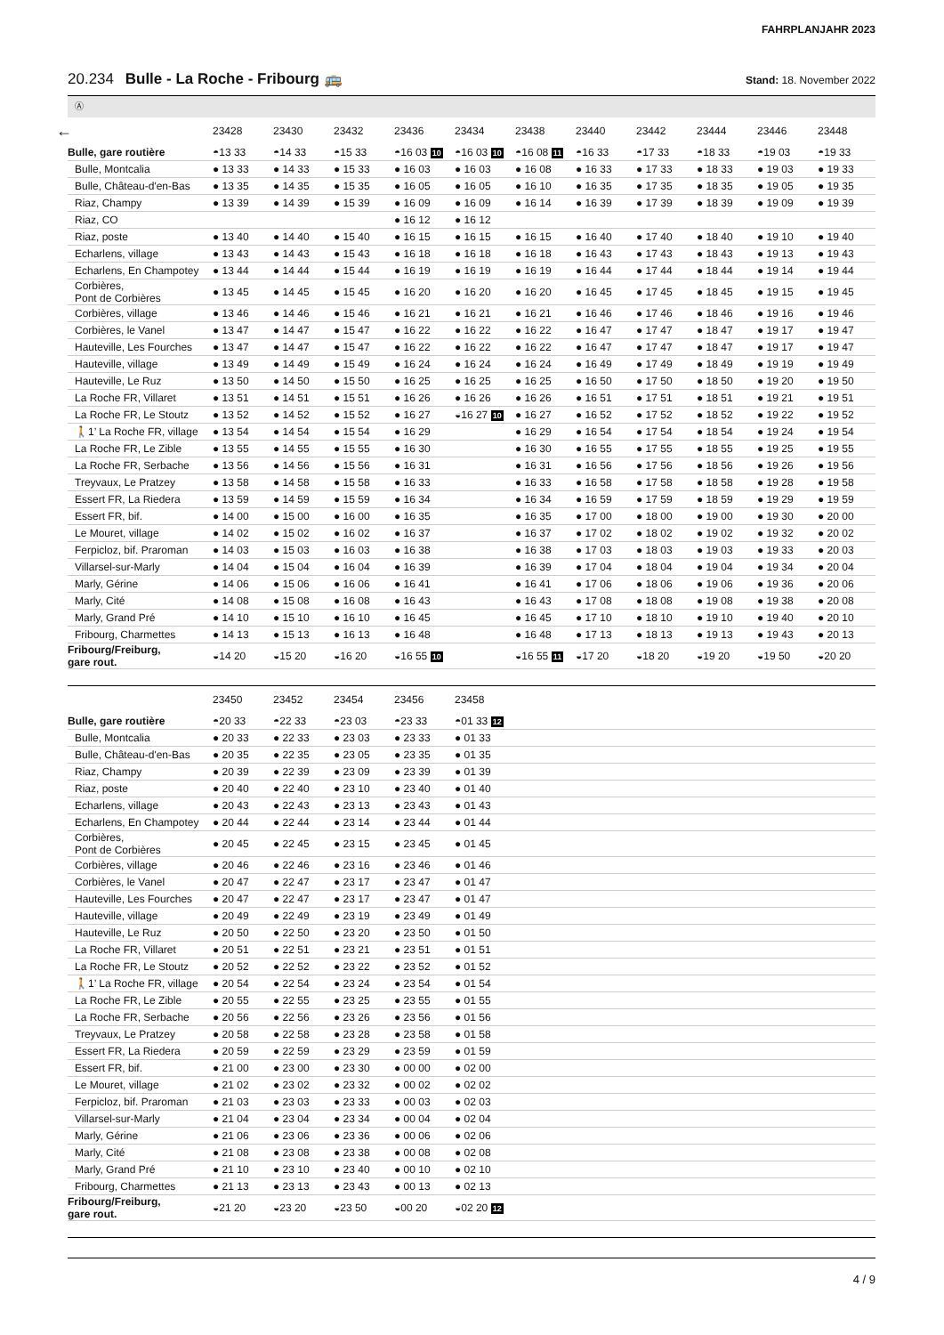FAHRPLANJAHR 2023
20.234 Bulle - La Roche - Fribourg 🚌
Stand: 18. November 2022
Ⓐ
| ← | 23428 | 23430 | 23432 | 23436 | 23434 | 23438 | 23440 | 23442 | 23444 | 23446 | 23448 |
| --- | --- | --- | --- | --- | --- | --- | --- | --- | --- | --- | --- |
| Bulle, gare routière | ◓13 33 | ◓14 33 | ◓15 33 | ◓16 03 10 | ◓16 03 10 | ◓16 08 11 | ◓16 33 | ◓17 33 | ◓18 33 | ◓19 03 | ◓19 33 |
| Bulle, Montcalia | ● 13 33 | ● 14 33 | ● 15 33 | ● 16 03 | ● 16 03 | ● 16 08 | ● 16 33 | ● 17 33 | ● 18 33 | ● 19 03 | ● 19 33 |
| Bulle, Château-d'en-Bas | ● 13 35 | ● 14 35 | ● 15 35 | ● 16 05 | ● 16 05 | ● 16 10 | ● 16 35 | ● 17 35 | ● 18 35 | ● 19 05 | ● 19 35 |
| Riaz, Champy | ● 13 39 | ● 14 39 | ● 15 39 | ● 16 09 | ● 16 09 | ● 16 14 | ● 16 39 | ● 17 39 | ● 18 39 | ● 19 09 | ● 19 39 |
| Riaz, CO | | | | ● 16 12 | ● 16 12 | | | | | | |
| Riaz, poste | ● 13 40 | ● 14 40 | ● 15 40 | ● 16 15 | ● 16 15 | ● 16 15 | ● 16 40 | ● 17 40 | ● 18 40 | ● 19 10 | ● 19 40 |
| Echarlens, village | ● 13 43 | ● 14 43 | ● 15 43 | ● 16 18 | ● 16 18 | ● 16 18 | ● 16 43 | ● 17 43 | ● 18 43 | ● 19 13 | ● 19 43 |
| Echarlens, En Champotey | ● 13 44 | ● 14 44 | ● 15 44 | ● 16 19 | ● 16 19 | ● 16 19 | ● 16 44 | ● 17 44 | ● 18 44 | ● 19 14 | ● 19 44 |
| Corbières, Pont de Corbières | ● 13 45 | ● 14 45 | ● 15 45 | ● 16 20 | ● 16 20 | ● 16 20 | ● 16 45 | ● 17 45 | ● 18 45 | ● 19 15 | ● 19 45 |
| Corbières, village | ● 13 46 | ● 14 46 | ● 15 46 | ● 16 21 | ● 16 21 | ● 16 21 | ● 16 46 | ● 17 46 | ● 18 46 | ● 19 16 | ● 19 46 |
| Corbières, le Vanel | ● 13 47 | ● 14 47 | ● 15 47 | ● 16 22 | ● 16 22 | ● 16 22 | ● 16 47 | ● 17 47 | ● 18 47 | ● 19 17 | ● 19 47 |
| Hauteville, Les Fourches | ● 13 47 | ● 14 47 | ● 15 47 | ● 16 22 | ● 16 22 | ● 16 22 | ● 16 47 | ● 17 47 | ● 18 47 | ● 19 17 | ● 19 47 |
| Hauteville, village | ● 13 49 | ● 14 49 | ● 15 49 | ● 16 24 | ● 16 24 | ● 16 24 | ● 16 49 | ● 17 49 | ● 18 49 | ● 19 19 | ● 19 49 |
| Hauteville, Le Ruz | ● 13 50 | ● 14 50 | ● 15 50 | ● 16 25 | ● 16 25 | ● 16 25 | ● 16 50 | ● 17 50 | ● 18 50 | ● 19 20 | ● 19 50 |
| La Roche FR, Villaret | ● 13 51 | ● 14 51 | ● 15 51 | ● 16 26 | ● 16 26 | ● 16 26 | ● 16 51 | ● 17 51 | ● 18 51 | ● 19 21 | ● 19 51 |
| La Roche FR, Le Stoutz | ● 13 52 | ● 14 52 | ● 15 52 | ● 16 27 | ◒16 27 10 | ● 16 27 | ● 16 52 | ● 17 52 | ● 18 52 | ● 19 22 | ● 19 52 |
| 🚶1’ La Roche FR, village | ● 13 54 | ● 14 54 | ● 15 54 | ● 16 29 | | ● 16 29 | ● 16 54 | ● 17 54 | ● 18 54 | ● 19 24 | ● 19 54 |
| La Roche FR, Le Zible | ● 13 55 | ● 14 55 | ● 15 55 | ● 16 30 | | ● 16 30 | ● 16 55 | ● 17 55 | ● 18 55 | ● 19 25 | ● 19 55 |
| La Roche FR, Serbache | ● 13 56 | ● 14 56 | ● 15 56 | ● 16 31 | | ● 16 31 | ● 16 56 | ● 17 56 | ● 18 56 | ● 19 26 | ● 19 56 |
| Treyvaux, Le Pratzey | ● 13 58 | ● 14 58 | ● 15 58 | ● 16 33 | | ● 16 33 | ● 16 58 | ● 17 58 | ● 18 58 | ● 19 28 | ● 19 58 |
| Essert FR, La Riedera | ● 13 59 | ● 14 59 | ● 15 59 | ● 16 34 | | ● 16 34 | ● 16 59 | ● 17 59 | ● 18 59 | ● 19 29 | ● 19 59 |
| Essert FR, bif. | ● 14 00 | ● 15 00 | ● 16 00 | ● 16 35 | | ● 16 35 | ● 17 00 | ● 18 00 | ● 19 00 | ● 19 30 | ● 20 00 |
| Le Mouret, village | ● 14 02 | ● 15 02 | ● 16 02 | ● 16 37 | | ● 16 37 | ● 17 02 | ● 18 02 | ● 19 02 | ● 19 32 | ● 20 02 |
| Ferpicloz, bif. Praroman | ● 14 03 | ● 15 03 | ● 16 03 | ● 16 38 | | ● 16 38 | ● 17 03 | ● 18 03 | ● 19 03 | ● 19 33 | ● 20 03 |
| Villarsel-sur-Marly | ● 14 04 | ● 15 04 | ● 16 04 | ● 16 39 | | ● 16 39 | ● 17 04 | ● 18 04 | ● 19 04 | ● 19 34 | ● 20 04 |
| Marly, Gérine | ● 14 06 | ● 15 06 | ● 16 06 | ● 16 41 | | ● 16 41 | ● 17 06 | ● 18 06 | ● 19 06 | ● 19 36 | ● 20 06 |
| Marly, Cité | ● 14 08 | ● 15 08 | ● 16 08 | ● 16 43 | | ● 16 43 | ● 17 08 | ● 18 08 | ● 19 08 | ● 19 38 | ● 20 08 |
| Marly, Grand Pré | ● 14 10 | ● 15 10 | ● 16 10 | ● 16 45 | | ● 16 45 | ● 17 10 | ● 18 10 | ● 19 10 | ● 19 40 | ● 20 10 |
| Fribourg, Charmettes | ● 14 13 | ● 15 13 | ● 16 13 | ● 16 48 | | ● 16 48 | ● 17 13 | ● 18 13 | ● 19 13 | ● 19 43 | ● 20 13 |
| Fribourg/Freiburg, gare rout. | ◒14 20 | ◒15 20 | ◒16 20 | ◒16 55 10 | | ◒16 55 11 | ◒17 20 | ◒18 20 | ◒19 20 | ◒19 50 | ◒20 20 |
| | 23450 | 23452 | 23454 | 23456 | 23458 | | | | | | |
| --- | --- | --- | --- | --- | --- | --- | --- | --- | --- | --- | --- |
| Bulle, gare routière | ◓20 33 | ◓22 33 | ◓23 03 | ◓23 33 | ◓01 33 12 | | | | | | |
| Bulle, Montcalia | ● 20 33 | ● 22 33 | ● 23 03 | ● 23 33 | ● 01 33 | | | | | | |
| Bulle, Château-d'en-Bas | ● 20 35 | ● 22 35 | ● 23 05 | ● 23 35 | ● 01 35 | | | | | | |
| Riaz, Champy | ● 20 39 | ● 22 39 | ● 23 09 | ● 23 39 | ● 01 39 | | | | | | |
| Riaz, poste | ● 20 40 | ● 22 40 | ● 23 10 | ● 23 40 | ● 01 40 | | | | | | |
| Echarlens, village | ● 20 43 | ● 22 43 | ● 23 13 | ● 23 43 | ● 01 43 | | | | | | |
| Echarlens, En Champotey | ● 20 44 | ● 22 44 | ● 23 14 | ● 23 44 | ● 01 44 | | | | | | |
| Corbières, Pont de Corbières | ● 20 45 | ● 22 45 | ● 23 15 | ● 23 45 | ● 01 45 | | | | | | |
| Corbières, village | ● 20 46 | ● 22 46 | ● 23 16 | ● 23 46 | ● 01 46 | | | | | | |
| Corbières, le Vanel | ● 20 47 | ● 22 47 | ● 23 17 | ● 23 47 | ● 01 47 | | | | | | |
| Hauteville, Les Fourches | ● 20 47 | ● 22 47 | ● 23 17 | ● 23 47 | ● 01 47 | | | | | | |
| Hauteville, village | ● 20 49 | ● 22 49 | ● 23 19 | ● 23 49 | ● 01 49 | | | | | | |
| Hauteville, Le Ruz | ● 20 50 | ● 22 50 | ● 23 20 | ● 23 50 | ● 01 50 | | | | | | |
| La Roche FR, Villaret | ● 20 51 | ● 22 51 | ● 23 21 | ● 23 51 | ● 01 51 | | | | | | |
| La Roche FR, Le Stoutz | ● 20 52 | ● 22 52 | ● 23 22 | ● 23 52 | ● 01 52 | | | | | | |
| 🚶1’ La Roche FR, village | ● 20 54 | ● 22 54 | ● 23 24 | ● 23 54 | ● 01 54 | | | | | | |
| La Roche FR, Le Zible | ● 20 55 | ● 22 55 | ● 23 25 | ● 23 55 | ● 01 55 | | | | | | |
| La Roche FR, Serbache | ● 20 56 | ● 22 56 | ● 23 26 | ● 23 56 | ● 01 56 | | | | | | |
| Treyvaux, Le Pratzey | ● 20 58 | ● 22 58 | ● 23 28 | ● 23 58 | ● 01 58 | | | | | | |
| Essert FR, La Riedera | ● 20 59 | ● 22 59 | ● 23 29 | ● 23 59 | ● 01 59 | | | | | | |
| Essert FR, bif. | ● 21 00 | ● 23 00 | ● 23 30 | ● 00 00 | ● 02 00 | | | | | | |
| Le Mouret, village | ● 21 02 | ● 23 02 | ● 23 32 | ● 00 02 | ● 02 02 | | | | | | |
| Ferpicloz, bif. Praroman | ● 21 03 | ● 23 03 | ● 23 33 | ● 00 03 | ● 02 03 | | | | | | |
| Villarsel-sur-Marly | ● 21 04 | ● 23 04 | ● 23 34 | ● 00 04 | ● 02 04 | | | | | | |
| Marly, Gérine | ● 21 06 | ● 23 06 | ● 23 36 | ● 00 06 | ● 02 06 | | | | | | |
| Marly, Cité | ● 21 08 | ● 23 08 | ● 23 38 | ● 00 08 | ● 02 08 | | | | | | |
| Marly, Grand Pré | ● 21 10 | ● 23 10 | ● 23 40 | ● 00 10 | ● 02 10 | | | | | | |
| Fribourg, Charmettes | ● 21 13 | ● 23 13 | ● 23 43 | ● 00 13 | ● 02 13 | | | | | | |
| Fribourg/Freiburg, gare rout. | ◒21 20 | ◒23 20 | ◒23 50 | ◒00 20 | ◒02 20 12 | | | | | | |
4 / 9